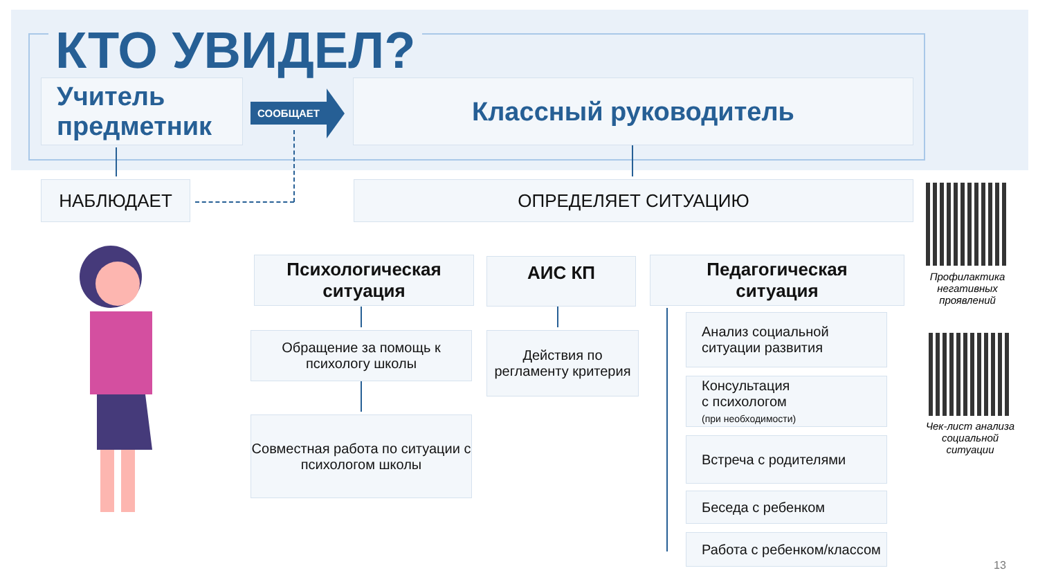КТО УВИДЕЛ?
Учитель
предметник
СООБЩАЕТ Классный руководитель
НАБЛЮДАЕТ ОПРЕДЕЛЯЕТ СИТУАЦИЮ
Психологическая
ситуация
АИС КП
Педагогическая
ситуация
Обращение за помощь к психологу школы
Действия по регламенту критерия
Совместная работа по ситуации с психологом школы
Анализ социальной ситуации развития
Консультация
с психологом
(при необходимости)
Встреча с родителями
Беседа с ребенком
Работа с ребенком/классом
Профилактика негативных проявлений
Чек-лист анализа социальной ситуации
13